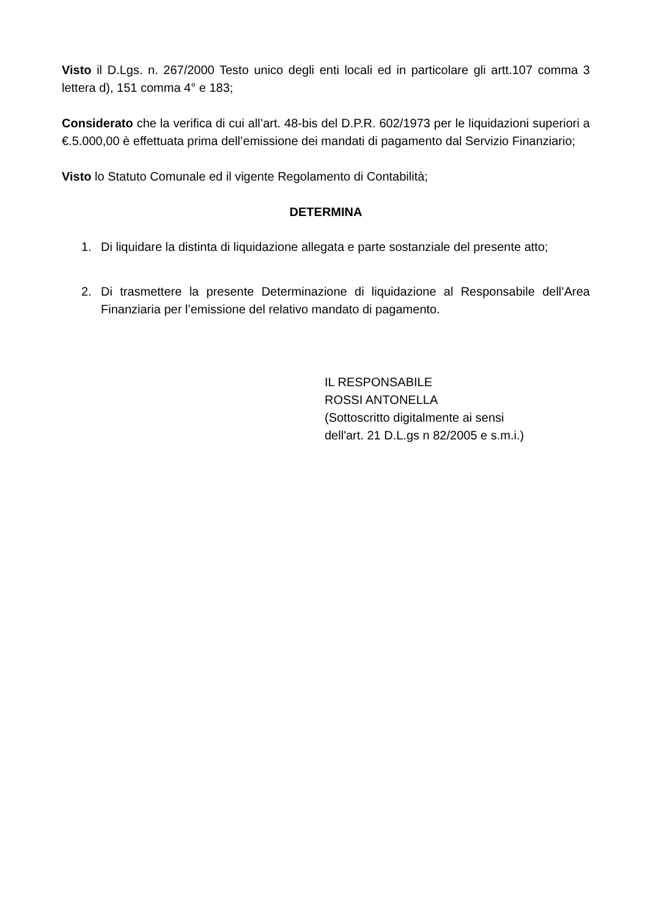Visto il D.Lgs. n. 267/2000 Testo unico degli enti locali ed in particolare gli artt.107 comma 3 lettera d), 151 comma 4° e 183;
Considerato che la verifica di cui all’art. 48-bis del D.P.R. 602/1973 per le liquidazioni superiori a €.5.000,00 è effettuata prima dell’emissione dei mandati di pagamento dal Servizio Finanziario;
Visto lo Statuto Comunale ed il vigente Regolamento di Contabilità;
DETERMINA
1. Di liquidare la distinta di liquidazione allegata e parte sostanziale del presente atto;
2. Di trasmettere la presente Determinazione di liquidazione al Responsabile dell’Area Finanziaria per l’emissione del relativo mandato di pagamento.
IL RESPONSABILE
ROSSI ANTONELLA
(Sottoscritto digitalmente ai sensi
dell'art. 21 D.L.gs n 82/2005 e s.m.i.)